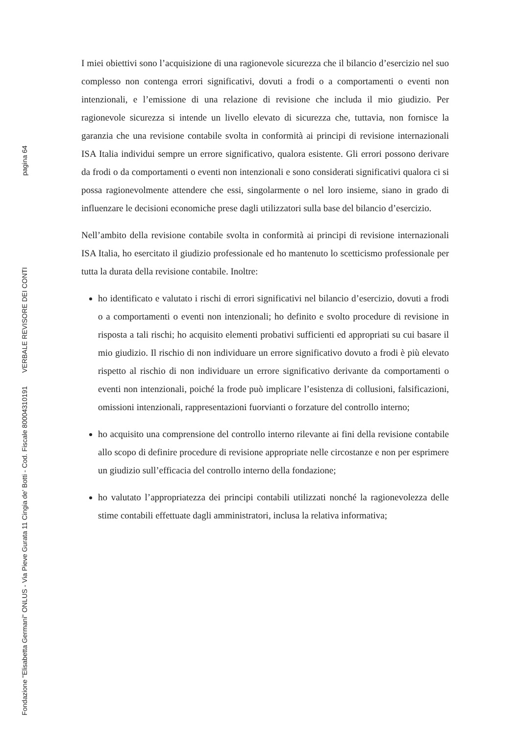Fondazione "Elisabetta Germani" ONLUS - Via Pieve Gurata 11 Cingia de' Botti - Cod. Fiscale 80004310191 VERBALE REVISORE DEI CONTI pagina 64
I miei obiettivi sono l’acquisizione di una ragionevole sicurezza che il bilancio d’esercizio nel suo complesso non contenga errori significativi, dovuti a frodi o a comportamenti o eventi non intenzionali, e l’emissione di una relazione di revisione che includa il mio giudizio. Per ragionevole sicurezza si intende un livello elevato di sicurezza che, tuttavia, non fornisce la garanzia che una revisione contabile svolta in conformità ai principi di revisione internazionali ISA Italia individui sempre un errore significativo, qualora esistente. Gli errori possono derivare da frodi o da comportamenti o eventi non intenzionali e sono considerati significativi qualora ci si possa ragionevolmente attendere che essi, singolarmente o nel loro insieme, siano in grado di influenzare le decisioni economiche prese dagli utilizzatori sulla base del bilancio d’esercizio.
Nell’ambito della revisione contabile svolta in conformità ai principi di revisione internazionali ISA Italia, ho esercitato il giudizio professionale ed ho mantenuto lo scetticismo professionale per tutta la durata della revisione contabile. Inoltre:
ho identificato e valutato i rischi di errori significativi nel bilancio d’esercizio, dovuti a frodi o a comportamenti o eventi non intenzionali; ho definito e svolto procedure di revisione in risposta a tali rischi; ho acquisito elementi probativi sufficienti ed appropriati su cui basare il mio giudizio. Il rischio di non individuare un errore significativo dovuto a frodi è più elevato rispetto al rischio di non individuare un errore significativo derivante da comportamenti o eventi non intenzionali, poiché la frode può implicare l’esistenza di collusioni, falsificazioni, omissioni intenzionali, rappresentazioni fuorvianti o forzature del controllo interno;
ho acquisito una comprensione del controllo interno rilevante ai fini della revisione contabile allo scopo di definire procedure di revisione appropriate nelle circostanze e non per esprimere un giudizio sull’efficacia del controllo interno della fondazione;
ho valutato l’appropriatezza dei principi contabili utilizzati nonché la ragionevolezza delle stime contabili effettuate dagli amministratori, inclusa la relativa informativa;